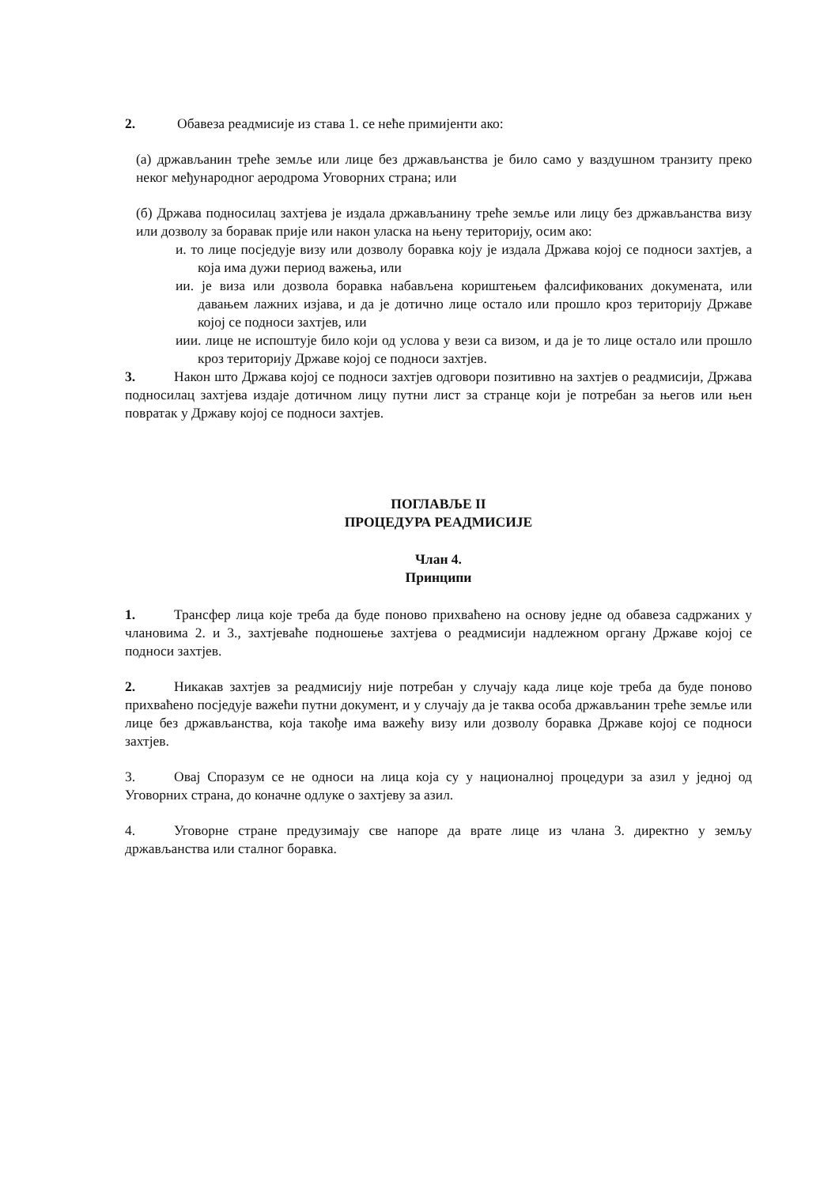2. Обавеза реадмисије из става 1. се неће примијенти ако:
(а) држављанин треће земље или лице без држављанства је било само у ваздушном транзиту преко неког међународног аеродрома Уговорних страна; или
(б) Држава подносилац захтјева је издала држављанину треће земље или лицу без држављанства визу или дозволу за боравак прије или након уласка на њену територију, осим ако:
и. то лице посједује визу или дозволу боравка коју је издала Држава којој се подноси захтјев, а која има дужи период важења, или
ии. је виза или дозвола боравка набављена кориштењем фалсификованих докумената, или давањем лажних изјава, и да је дотично лице остало или прошло кроз територију Државе којој се подноси захтјев, или
иии. лице не испоштује било који од услова у вези са визом, и да је то лице остало или прошло кроз територију Државе којој се подноси захтјев.
3. Након што Држава којој се подноси захтјев одговори позитивно на захтјев о реадмисији, Држава подносилац захтјева издаје дотичном лицу путни лист за странце који је потребан за његов или њен повратак у Државу којој се подноси захтјев.
ПОГЛАВЉЕ II
ПРОЦЕДУРА РЕАДМИСИЈЕ
Члан 4.
Принципи
1. Трансфер лица које треба да буде поново прихваћено на основу једне од обавеза садржаних у члановима 2. и 3., захтјеваће подношење захтјева о реадмисији надлежном органу Државе којој се подноси захтјев.
2. Никакав захтјев за реадмисију није потребан у случају када лице које треба да буде поново прихваћено посједује важећи путни документ, и у случају да је таква особа држављанин треће земље или лице без држављанства, која такође има важећу визу или дозволу боравка Државе којој се подноси захтјев.
3. Овај Споразум се не односи на лица која су у националној процедури за азил у једној од Уговорних страна, до коначне одлуке о захтјеву за азил.
4. Уговорне стране предузимају све напоре да врате лице из члана 3. директно у земљу држављанства или сталног боравка.